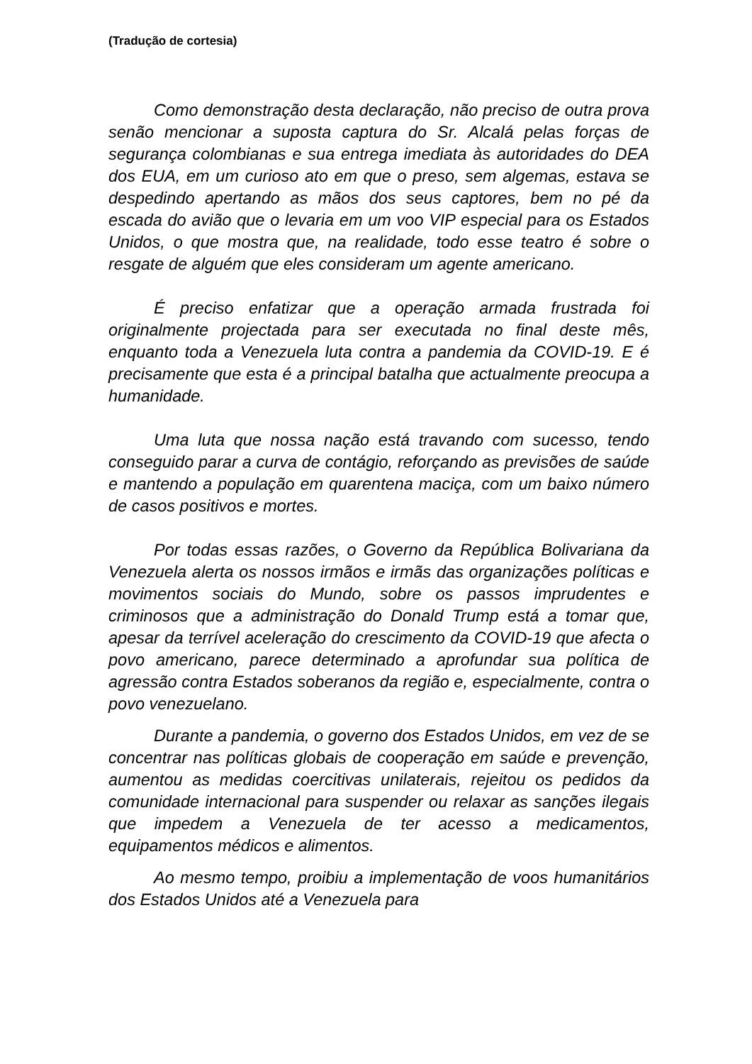(Tradução de cortesia)
Como demonstração desta declaração, não preciso de outra prova senão mencionar a suposta captura do Sr. Alcalá pelas forças de segurança colombianas e sua entrega imediata às autoridades do DEA dos EUA, em um curioso ato em que o preso, sem algemas, estava se despedindo apertando as mãos dos seus captores, bem no pé da escada do avião que o levaria em um voo VIP especial para os Estados Unidos, o que mostra que, na realidade, todo esse teatro é sobre o resgate de alguém que eles consideram um agente americano.
É preciso enfatizar que a operação armada frustrada foi originalmente projectada para ser executada no final deste mês, enquanto toda a Venezuela luta contra a pandemia da COVID-19. E é precisamente que esta é a principal batalha que actualmente preocupa a humanidade.
Uma luta que nossa nação está travando com sucesso, tendo conseguido parar a curva de contágio, reforçando as previsões de saúde e mantendo a população em quarentena maciça, com um baixo número de casos positivos e mortes.
Por todas essas razões, o Governo da República Bolivariana da Venezuela alerta os nossos irmãos e irmãs das organizações políticas e movimentos sociais do Mundo, sobre os passos imprudentes e criminosos que a administração do Donald Trump está a tomar que, apesar da terrível aceleração do crescimento da COVID-19 que afecta o povo americano, parece determinado a aprofundar sua política de agressão contra Estados soberanos da região e, especialmente, contra o povo venezuelano.
Durante a pandemia, o governo dos Estados Unidos, em vez de se concentrar nas políticas globais de cooperação em saúde e prevenção, aumentou as medidas coercitivas unilaterais, rejeitou os pedidos da comunidade internacional para suspender ou relaxar as sanções ilegais que impedem a Venezuela de ter acesso a medicamentos, equipamentos médicos e alimentos.
Ao mesmo tempo, proibiu a implementação de voos humanitários dos Estados Unidos até a Venezuela para